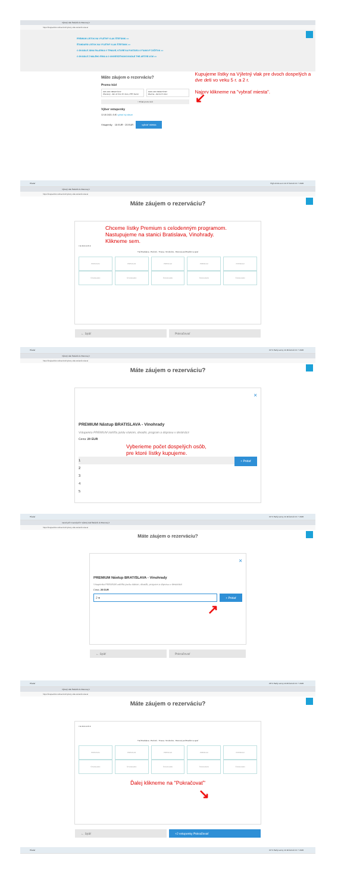Výletný vlak Štefánik do Brezovej ×
https://krajzazitkov.sk/zazitok/vyletny-vlak-stefanik-tulava/
PREMIUM LÍSTOK NA VÝLETNÝ VLAK ŠTEFÁNIK >>
ŠTANDARD LÍSTOK NA VÝLETNÝ VLAK ŠTEFÁNIK >>
O DIVADLE JÁNA PALÁRIKA V TRNAVE, KTORÉ SA POSTARÁ O FILMOVÝ ZÁŽITOK >>
O DIVADLE Z MALÉHO RÍMA A O UNIVERZITNOM DIVADLE THE.ART.RE UCM >>
Máte záujem o rezerváciu?
Promo kód
20% OFF NEAKTÍVNY
Zľavnený - deti od 3 do 15 rokov, ZŤP, Senior
100% OFF NEAKTÍVNY
Zdarma - deti do 3 rokov
+ Pridať promo kód
Výber vstupenky
12.08.2023, 8:45 vybrať iný dátum
Vstupenky 15 EUR - 20 EUR vybrať miesta
Kupujeme lístky na Výletný vlak pre dvoch dospelých a dve deti vo veku 5 r. a 2 r.
Najprv klikneme na "vybrať miesta".
↙
Hľadať High winds soon 11:17 štvrtok 13. 7. 2023
Výletný vlak Štefánik do Brezovej ×
https://krajzazitkov.sk/zazitok/vyletny-vlak-stefanik-tulava/
Máte záujem o rezerváciu?
Chceme lístky Premium s celodenným programom.
Nastupujeme na stanici Bratislava, Vinohrady.
Klikneme sem.
× ● 20 € ● 15 €
Trať Bratislava - Pezinok - Trnava - Smolenice - Brezová pod Bradlom a späť
PREMIUM PREMIUM PREMIUM PREMIUM PREMIUM
ŠTANDARD ŠTANDARD ŠTANDARD ŠTANDARD ŠTANDARD
← Späť Pokračovať
Hľadať 21°C Partly sunny 11:18 štvrtok 13. 7. 2023
Výletný vlak Štefánik do Brezovej ×
https://krajzazitkov.sk/zazitok/vyletny-vlak-stefanik-tulava/
Máte záujem o rezerváciu?
×
PREMIUM Nástup BRATISLAVA - Vinohrady
Vstupenka PREMIUM zahŕňa jazdu vlakom, divadlo, program a dopravu v destinácii
Cena: 20 EUR
Vyberieme počet dospelých osôb,
pre ktoré lístky kupujeme.
1
2
3
4
5
+ Pridať
Hľadať 21°C Partly sunny 11:19 štvrtok 13. 7. 2023
navod.pdf × navod.pdf × Výletný vlak Štefánik do Brezovej ×
https://krajzazitkov.sk/zazitok/vyletny-vlak-stefanik-tulava/
Máte záujem o rezerváciu?
×
PREMIUM Nástup BRATISLAVA - Vinohrady
Vstupenka PREMIUM zahŕňa jazdu vlakom, divadlo, program a dopravu v destinácii
Cena: 20 EUR
2 ▾ + Pridať
↗
← Späť Pokračovať
Hľadať 23°C Partly sunny 14:03 štvrtok 13. 7. 2023
Výletný vlak Štefánik do Brezovej ×
https://krajzazitkov.sk/zazitok/vyletny-vlak-stefanik-tulava/
Máte záujem o rezerváciu?
× ● 20 € ● 15 €
Trať Bratislava - Pezinok - Trnava - Smolenice - Brezová pod Bradlom a späť
PREMIUM PREMIUM PREMIUM PREMIUM PREMIUM
ŠTANDARD ŠTANDARD ŠTANDARD ŠTANDARD ŠTANDARD
Ďalej klikneme na "Pokračovať"
↘
← Späť +2 vstupenky Pokračovať
Hľadať 21°C Partly sunny 11:19 štvrtok 13. 7. 2023